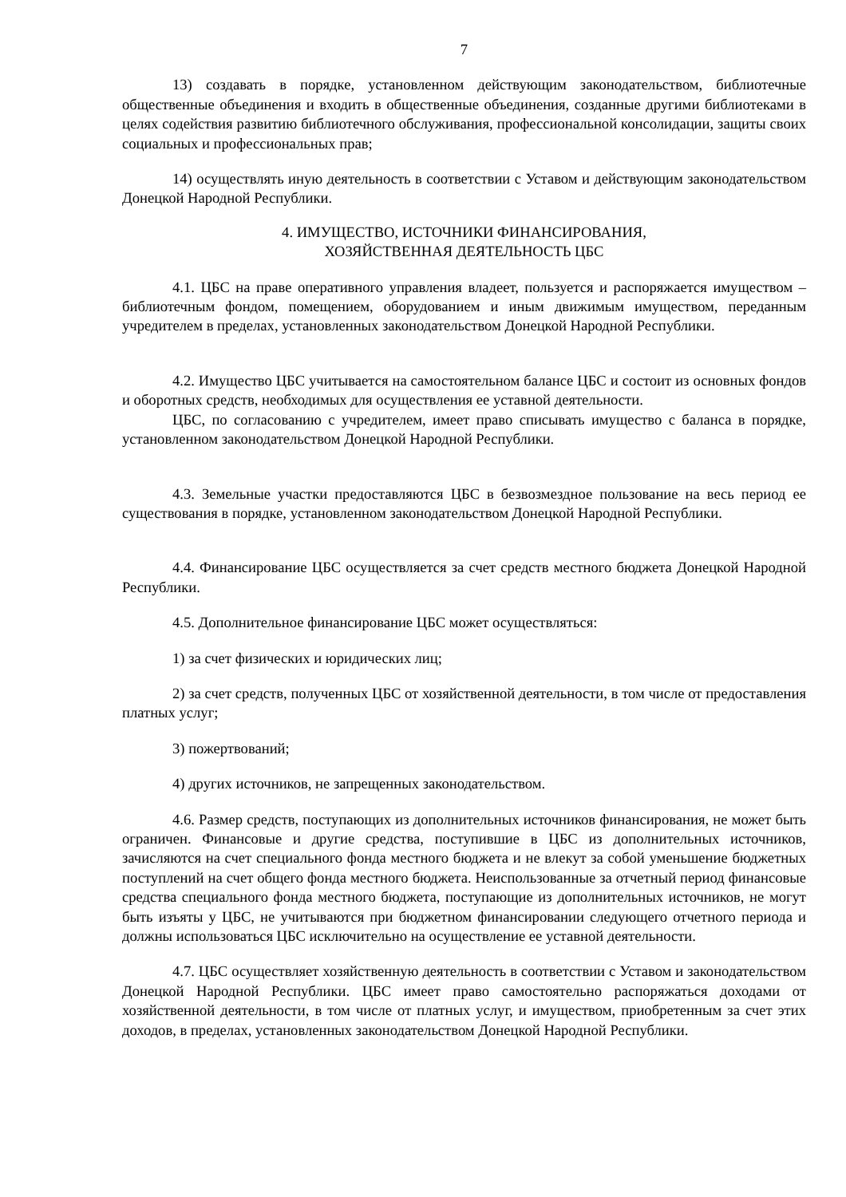7
13) создавать в порядке, установленном действующим законодательством, библиотечные общественные объединения и входить в общественные объединения, созданные другими библиотеками в целях содействия развитию библиотечного обслуживания, профессиональной консолидации, защиты своих социальных и профессиональных прав;
14) осуществлять иную деятельность в соответствии с Уставом и действующим законодательством Донецкой Народной Республики.
4. ИМУЩЕСТВО, ИСТОЧНИКИ ФИНАНСИРОВАНИЯ,
ХОЗЯЙСТВЕННАЯ ДЕЯТЕЛЬНОСТЬ ЦБС
4.1. ЦБС на праве оперативного управления владеет, пользуется и распоряжается имуществом – библиотечным фондом, помещением, оборудованием и иным движимым имуществом, переданным учредителем в пределах, установленных законодательством Донецкой Народной Республики.
4.2. Имущество ЦБС учитывается на самостоятельном балансе ЦБС и состоит из основных фондов и оборотных средств, необходимых для осуществления ее уставной деятельности.
ЦБС, по согласованию с учредителем, имеет право списывать имущество с баланса в порядке, установленном законодательством Донецкой Народной Республики.
4.3. Земельные участки предоставляются ЦБС в безвозмездное пользование на весь период ее существования в порядке, установленном законодательством Донецкой Народной Республики.
4.4. Финансирование ЦБС осуществляется за счет средств местного бюджета Донецкой Народной Республики.
4.5. Дополнительное финансирование ЦБС может осуществляться:
1) за счет физических и юридических лиц;
2) за счет средств, полученных ЦБС от хозяйственной деятельности, в том числе от предоставления платных услуг;
3) пожертвований;
4) других источников, не запрещенных законодательством.
4.6. Размер средств, поступающих из дополнительных источников финансирования, не может быть ограничен. Финансовые и другие средства, поступившие в ЦБС из дополнительных источников, зачисляются на счет специального фонда местного бюджета и не влекут за собой уменьшение бюджетных поступлений на счет общего фонда местного бюджета. Неиспользованные за отчетный период финансовые средства специального фонда местного бюджета, поступающие из дополнительных источников, не могут быть изъяты у ЦБС, не учитываются при бюджетном финансировании следующего отчетного периода и должны использоваться ЦБС исключительно на осуществление ее уставной деятельности.
4.7. ЦБС осуществляет хозяйственную деятельность в соответствии с Уставом и законодательством Донецкой Народной Республики. ЦБС имеет право самостоятельно распоряжаться доходами от хозяйственной деятельности, в том числе от платных услуг, и имуществом, приобретенным за счет этих доходов, в пределах, установленных законодательством Донецкой Народной Республики.